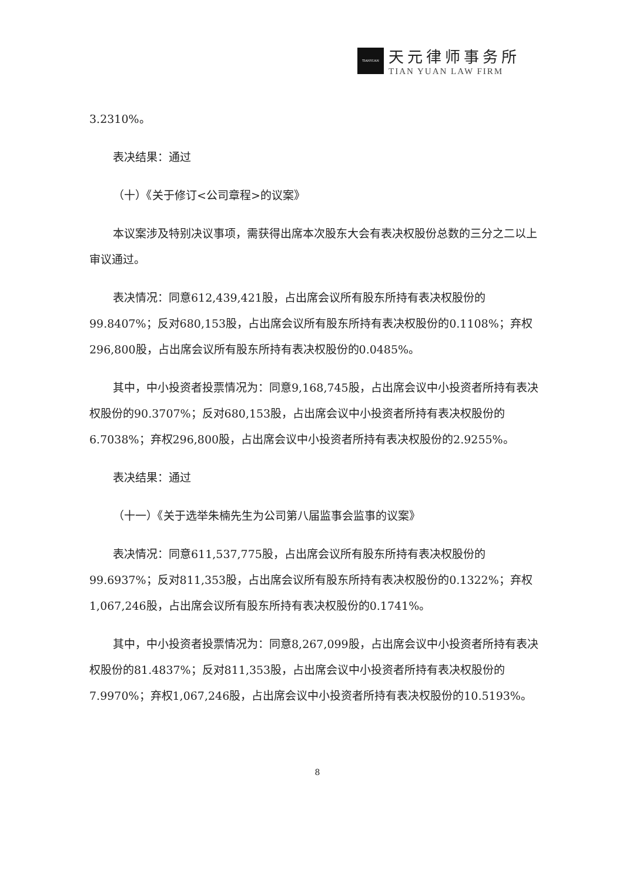TIANYUAN
天元律师事务所
TIAN YUAN LAW FIRM
3.2310%。
表决结果：通过
（十）《关于修订<公司章程>的议案》
本议案涉及特别决议事项，需获得出席本次股东大会有表决权股份总数的三分之二以上审议通过。
表决情况：同意612,439,421股，占出席会议所有股东所持有表决权股份的99.8407%；反对680,153股，占出席会议所有股东所持有表决权股份的0.1108%；弃权296,800股，占出席会议所有股东所持有表决权股份的0.0485%。
其中，中小投资者投票情况为：同意9,168,745股，占出席会议中小投资者所持有表决权股份的90.3707%；反对680,153股，占出席会议中小投资者所持有表决权股份的6.7038%；弃权296,800股，占出席会议中小投资者所持有表决权股份的2.9255%。
表决结果：通过
（十一）《关于选举朱楠先生为公司第八届监事会监事的议案》
表决情况：同意611,537,775股，占出席会议所有股东所持有表决权股份的99.6937%；反对811,353股，占出席会议所有股东所持有表决权股份的0.1322%；弃权1,067,246股，占出席会议所有股东所持有表决权股份的0.1741%。
其中，中小投资者投票情况为：同意8,267,099股，占出席会议中小投资者所持有表决权股份的81.4837%；反对811,353股，占出席会议中小投资者所持有表决权股份的7.9970%；弃权1,067,246股，占出席会议中小投资者所持有表决权股份的10.5193%。
8